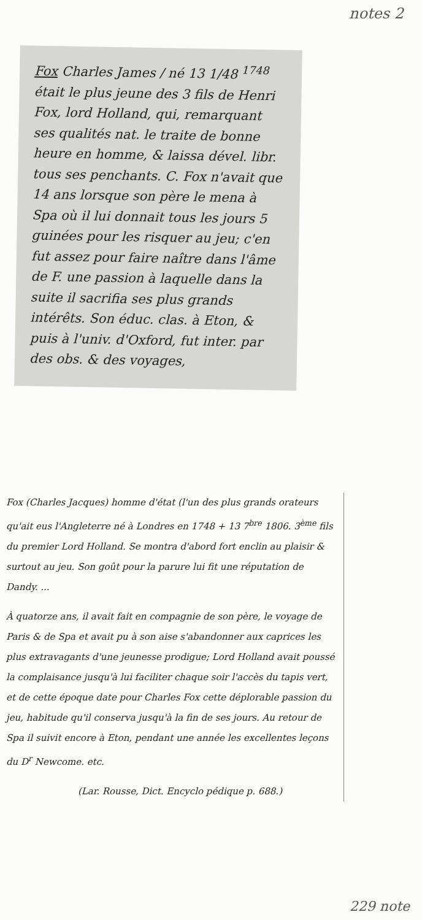notes 2
Fox Charles James / né 13 1/48 <sup>1748</sup>
était le plus jeune des 3 fils de Henri Fox, lord Holland, qui, remarquant ses qualités nat. le traite de bonne heure en homme, & laissa dével. libr. tous ses penchants. C. Fox n'avait que 14 ans lorsque son père le mena à Spa où il lui donnait tous les jours 5 guinées pour les risquer au jeu; c'en fut assez pour faire naître dans l'âme de F. une passion à laquelle dans la suite il sacrifia ses plus grands intérêts. Son éduc. clas. à Eton, & puis à l'univ. d'Oxford, fut inter. par des obs. & des voyages,
Fox (Charles Jacques) homme d'état (l'un des plus grands orateurs qu'ait eus l'Angleterre né à Londres en 1748 + 13 7<sup>bre</sup> 1806. 3<sup>ème</sup> fils du premier Lord Holland. Se montra d'abord fort enclin au plaisir & surtout au jeu. Son goût pour la parure lui fit une réputation de Dandy. ...
À quatorze ans, il avait fait en compagnie de son père, le voyage de Paris & de Spa et avait pu à son aise s'abandonner aux caprices les plus extravagants d'une jeunesse prodigue; Lord Holland avait poussé la complaisance jusqu'à lui faciliter chaque soir l'accès du tapis vert, et de cette époque date pour Charles Fox cette déplorable passion du jeu, habitude qu'il conserva jusqu'à la fin de ses jours. Au retour de Spa il suivit encore à Eton, pendant une année les excellentes leçons du D<sup>r</sup> Newcome. etc.
(Lar. Rousse, Dict. Encyclo pédique p. 688.)
229 note